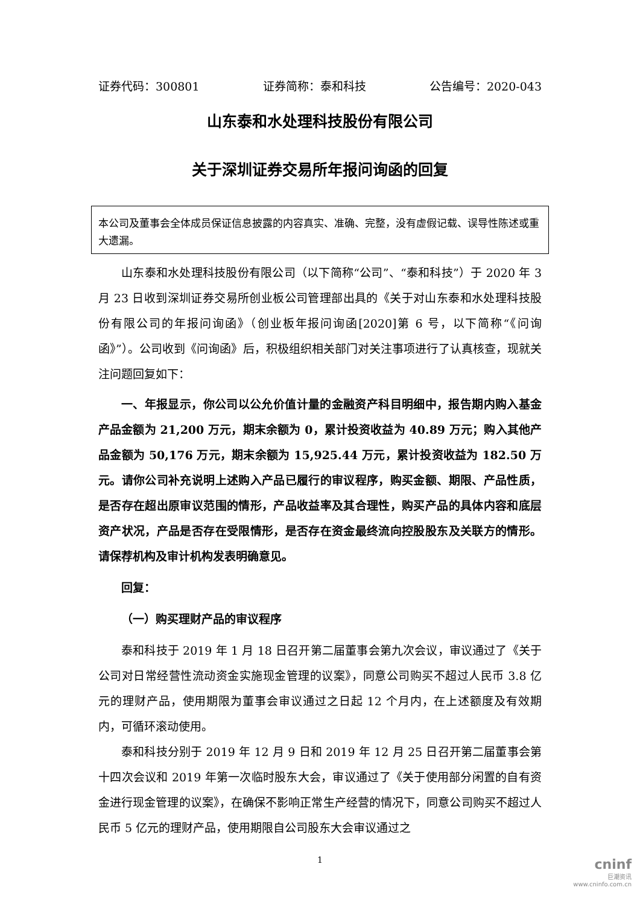证券代码：300801 证券简称：泰和科技 公告编号：2020-043
山东泰和水处理科技股份有限公司
关于深圳证券交易所年报问询函的回复
本公司及董事会全体成员保证信息披露的内容真实、准确、完整，没有虚假记载、误导性陈述或重大遗漏。
山东泰和水处理科技股份有限公司（以下简称“公司”、“泰和科技”）于 2020 年 3 月 23 日收到深圳证券交易所创业板公司管理部出具的《关于对山东泰和水处理科技股份有限公司的年报问询函》（创业板年报问询函[2020]第 6 号，以下简称“《问询函》”）。公司收到《问询函》后，积极组织相关部门对关注事项进行了认真核查，现就关注问题回复如下：
一、年报显示，你公司以公允价值计量的金融资产科目明细中，报告期内购入基金产品金额为 21,200 万元，期末余额为 0，累计投资收益为 40.89 万元；购入其他产品金额为 50,176 万元，期末余额为 15,925.44 万元，累计投资收益为 182.50 万元。请你公司补充说明上述购入产品已履行的审议程序，购买金额、期限、产品性质，是否存在超出原审议范围的情形，产品收益率及其合理性，购买产品的具体内容和底层资产状况，产品是否存在受限情形，是否存在资金最终流向控股股东及关联方的情形。请保荐机构及审计机构发表明确意见。
回复：
（一）购买理财产品的审议程序
泰和科技于 2019 年 1 月 18 日召开第二届董事会第九次会议，审议通过了《关于公司对日常经营性流动资金实施现金管理的议案》，同意公司购买不超过人民币 3.8 亿元的理财产品，使用期限为董事会审议通过之日起 12 个月内，在上述额度及有效期内，可循环滚动使用。
泰和科技分别于 2019 年 12 月 9 日和 2019 年 12 月 25 日召开第二届董事会第十四次会议和 2019 年第一次临时股东大会，审议通过了《关于使用部分闲置的自有资金进行现金管理的议案》，在确保不影响正常生产经营的情况下，同意公司购买不超过人民币 5 亿元的理财产品，使用期限自公司股东大会审议通过之
1
cninf
巨潮资讯
www.cninfo.com.cn